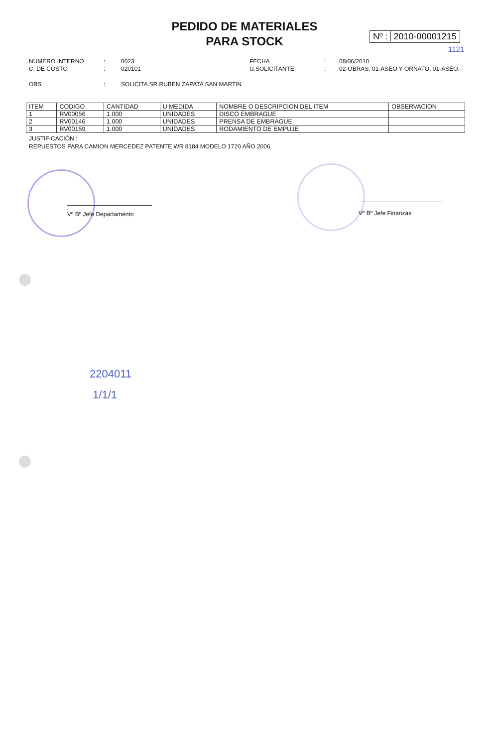PEDIDO DE MATERIALES
PARA STOCK
Nº : 2010-00001215
1121
NUMERO INTERNO: 0023 FECHA: 08/06/2010 C. DE COSTO: 020101 U.SOLICITANTE: 02-OBRAS, 01-ASEO Y ORNATO, 01-ASEO.-
OBS: SOLICITA SR.RUBEN ZAPATA SAN MARTIN
| ITEM | CODIGO | CANTIDAD | U.MEDIDA | NOMBRE O DESCRIPCION DEL ITEM | OBSERVACION |
| --- | --- | --- | --- | --- | --- |
| 1 | RV00056 | 1.000 | UNIDADES | DISCO EMBRAGUE | |
| 2 | RV00146 | 1.000 | UNIDADES | PRENSA DE EMBRAGUE | |
| 3 | RV00159 | 1.000 | UNIDADES | RODAMIENTO DE EMPUJE | |
JUSTIFICACIÓN :
REPUESTOS PARA CAMION MERCEDEZ PATENTE WR 8184 MODELO 1720 AÑO 2006
Vº Bº Jefe Departamento Vº Bº Jefe Finanzas
2204011
1/1/1